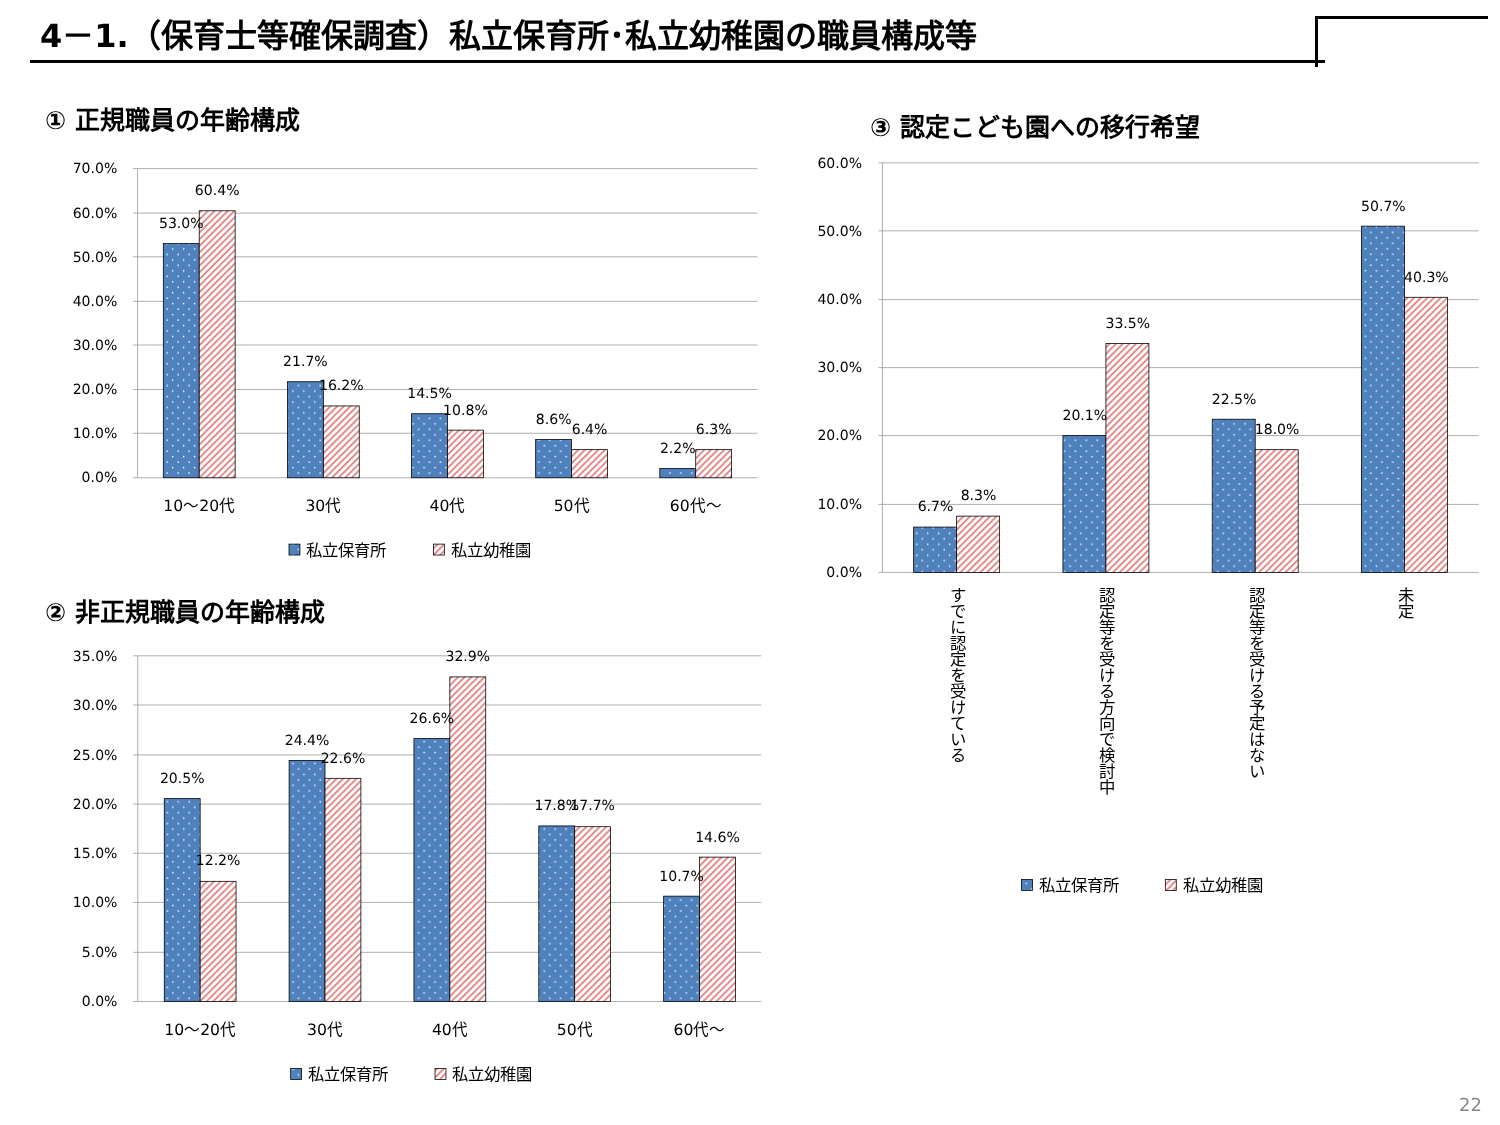4－1.（保育士等確保調査）私立保育所･私立幼稚園の職員構成等
① 正規職員の年齢構成
70.0%
60.0%
50.0%
40.0%
30.0%
20.0%
10.0%
0.0%
53.0%
60.4%
21.7%
16.2%
14.5%
10.8%
8.6%
6.4%
2.2%
6.3%
10～20代
30代
40代
50代
60代～
私立保育所
私立幼稚園
② 非正規職員の年齢構成
35.0%
30.0%
25.0%
20.0%
15.0%
10.0%
5.0%
0.0%
20.5%
12.2%
24.4%
22.6%
26.6%
32.9%
17.8%
17.7%
10.7%
14.6%
10～20代
30代
40代
50代
60代～
私立保育所
私立幼稚園
③ 認定こども園への移行希望
60.0%
50.0%
40.0%
30.0%
20.0%
10.0%
0.0%
6.7%
8.3%
20.1%
33.5%
22.5%
18.0%
50.7%
40.3%
すでに認定を受けている
認定等を受ける方向で検討中
認定等を受ける予定はない
未定
私立保育所
私立幼稚園
22